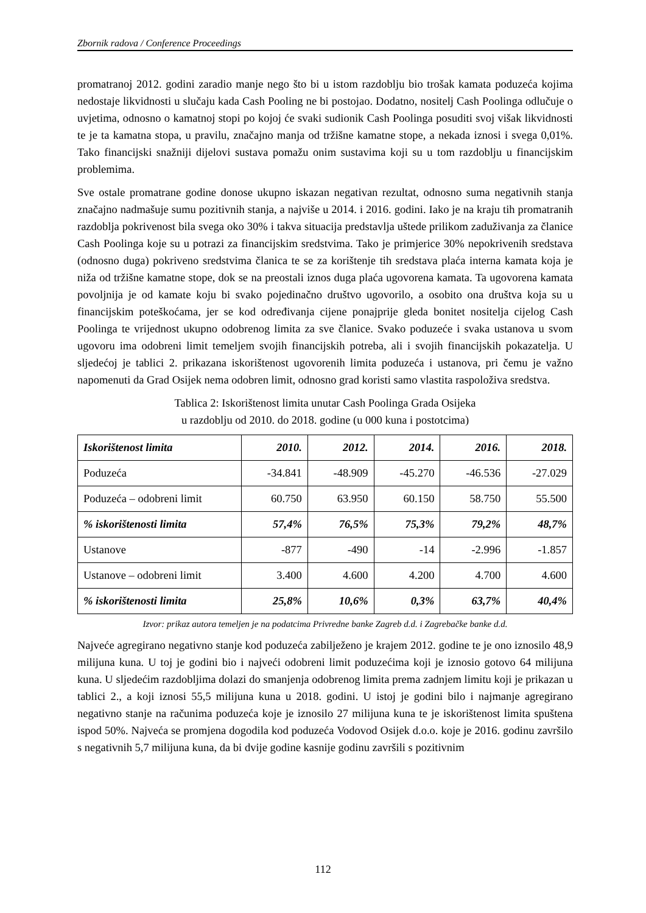Zbornik radova / Conference Proceedings
promatranoj 2012. godini zaradio manje nego što bi u istom razdoblju bio trošak kamata poduzeća kojima nedostaje likvidnosti u slučaju kada Cash Pooling ne bi postojao. Dodatno, nositelj Cash Poolinga odlučuje o uvjetima, odnosno o kamatnoj stopi po kojoj će svaki sudionik Cash Poolinga posuditi svoj višak likvidnosti te je ta kamatna stopa, u pravilu, značajno manja od tržišne kamatne stope, a nekada iznosi i svega 0,01%. Tako financijski snažniji dijelovi sustava pomažu onim sustavima koji su u tom razdoblju u financijskim problemima.
Sve ostale promatrane godine donose ukupno iskazan negativan rezultat, odnosno suma negativnih stanja značajno nadmašuje sumu pozitivnih stanja, a najviše u 2014. i 2016. godini. Iako je na kraju tih promatranih razdoblja pokrivenost bila svega oko 30% i takva situacija predstavlja uštede prilikom zaduživanja za članice Cash Poolinga koje su u potrazi za financijskim sredstvima. Tako je primjerice 30% nepokrivenih sredstava (odnosno duga) pokriveno sredstvima članica te se za korištenje tih sredstava plaća interna kamata koja je niža od tržišne kamatne stope, dok se na preostali iznos duga plaća ugovorena kamata. Ta ugovorena kamata povoljnija je od kamate koju bi svako pojedinačno društvo ugovorilo, a osobito ona društva koja su u financijskim poteškoćama, jer se kod određivanja cijene ponajprije gleda bonitet nositelja cijelog Cash Poolinga te vrijednost ukupno odobrenog limita za sve članice. Svako poduzeće i svaka ustanova u svom ugovoru ima odobreni limit temeljem svojih financijskih potreba, ali i svojih financijskih pokazatelja. U sljedećoj je tablici 2. prikazana iskorištenost ugovorenih limita poduzeća i ustanova, pri čemu je važno napomenuti da Grad Osijek nema odobren limit, odnosno grad koristi samo vlastita raspoloživa sredstva.
Tablica 2: Iskorištenost limita unutar Cash Poolinga Grada Osijeka
u razdoblju od 2010. do 2018. godine (u 000 kuna i postotcima)
| Iskorištenost limita | 2010. | 2012. | 2014. | 2016. | 2018. |
| --- | --- | --- | --- | --- | --- |
| Poduzeća | -34.841 | -48.909 | -45.270 | -46.536 | -27.029 |
| Poduzeća – odobreni limit | 60.750 | 63.950 | 60.150 | 58.750 | 55.500 |
| % iskorištenosti limita | 57,4% | 76,5% | 75,3% | 79,2% | 48,7% |
| Ustanove | -877 | -490 | -14 | -2.996 | -1.857 |
| Ustanove – odobreni limit | 3.400 | 4.600 | 4.200 | 4.700 | 4.600 |
| % iskorištenosti limita | 25,8% | 10,6% | 0,3% | 63,7% | 40,4% |
Izvor: prikaz autora temeljen je na podatcima Privredne banke Zagreb d.d. i Zagrebačke banke d.d.
Najveće agregirano negativno stanje kod poduzeća zabilježeno je krajem 2012. godine te je ono iznosilo 48,9 milijuna kuna. U toj je godini bio i najveći odobreni limit poduzećima koji je iznosio gotovo 64 milijuna kuna. U sljedećim razdobljima dolazi do smanjenja odobrenog limita prema zadnjem limitu koji je prikazan u tablici 2., a koji iznosi 55,5 milijuna kuna u 2018. godini. U istoj je godini bilo i najmanje agregirano negativno stanje na računima poduzeća koje je iznosilo 27 milijuna kuna te je iskorištenost limita spuštena ispod 50%. Najveća se promjena dogodila kod poduzeća Vodovod Osijek d.o.o. koje je 2016. godinu završilo s negativnih 5,7 milijuna kuna, da bi dvije godine kasnije godinu završili s pozitivnim
112